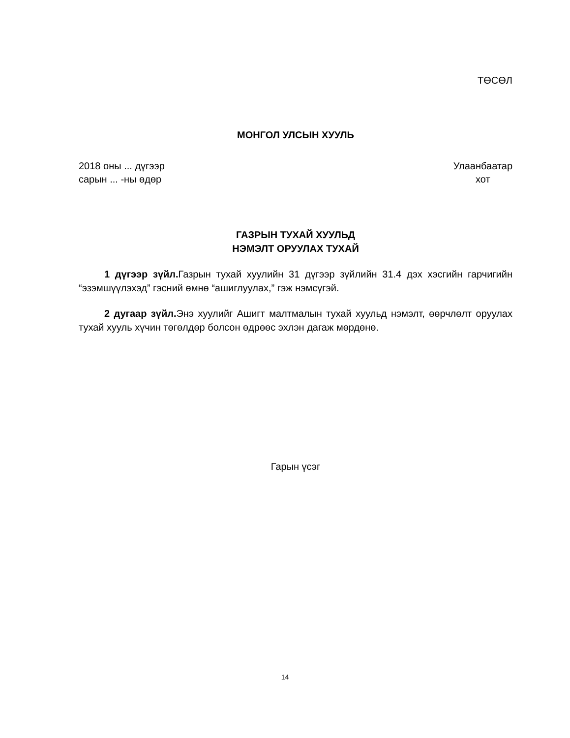ТӨСӨЛ
МОНГОЛ УЛСЫН ХУУЛЬ
2018 оны ... дүгээр
сарын ... -ны өдөр
Улаанбаатар
хот
ГАЗРЫН ТУХАЙ ХУУЛЬД
НЭМЭЛТ ОРУУЛАХ ТУХАЙ
1 дүгээр зүйл. Газрын тухай хуулийн 31 дүгээр зүйлийн 31.4 дэх хэсгийн гарчигийн “эзэмшүүлэхэд” гэсний өмнө “ашиглуулах,” гэж нэмсүгэй.
2 дугаар зүйл. Энэ хуулийг Ашигт малтмалын тухай хуульд нэмэлт, өөрчлөлт оруулах тухай хууль хүчин төгөлдөр болсон өдрөөс эхлэн дагаж мөрдөнө.
Гарын үсэг
14